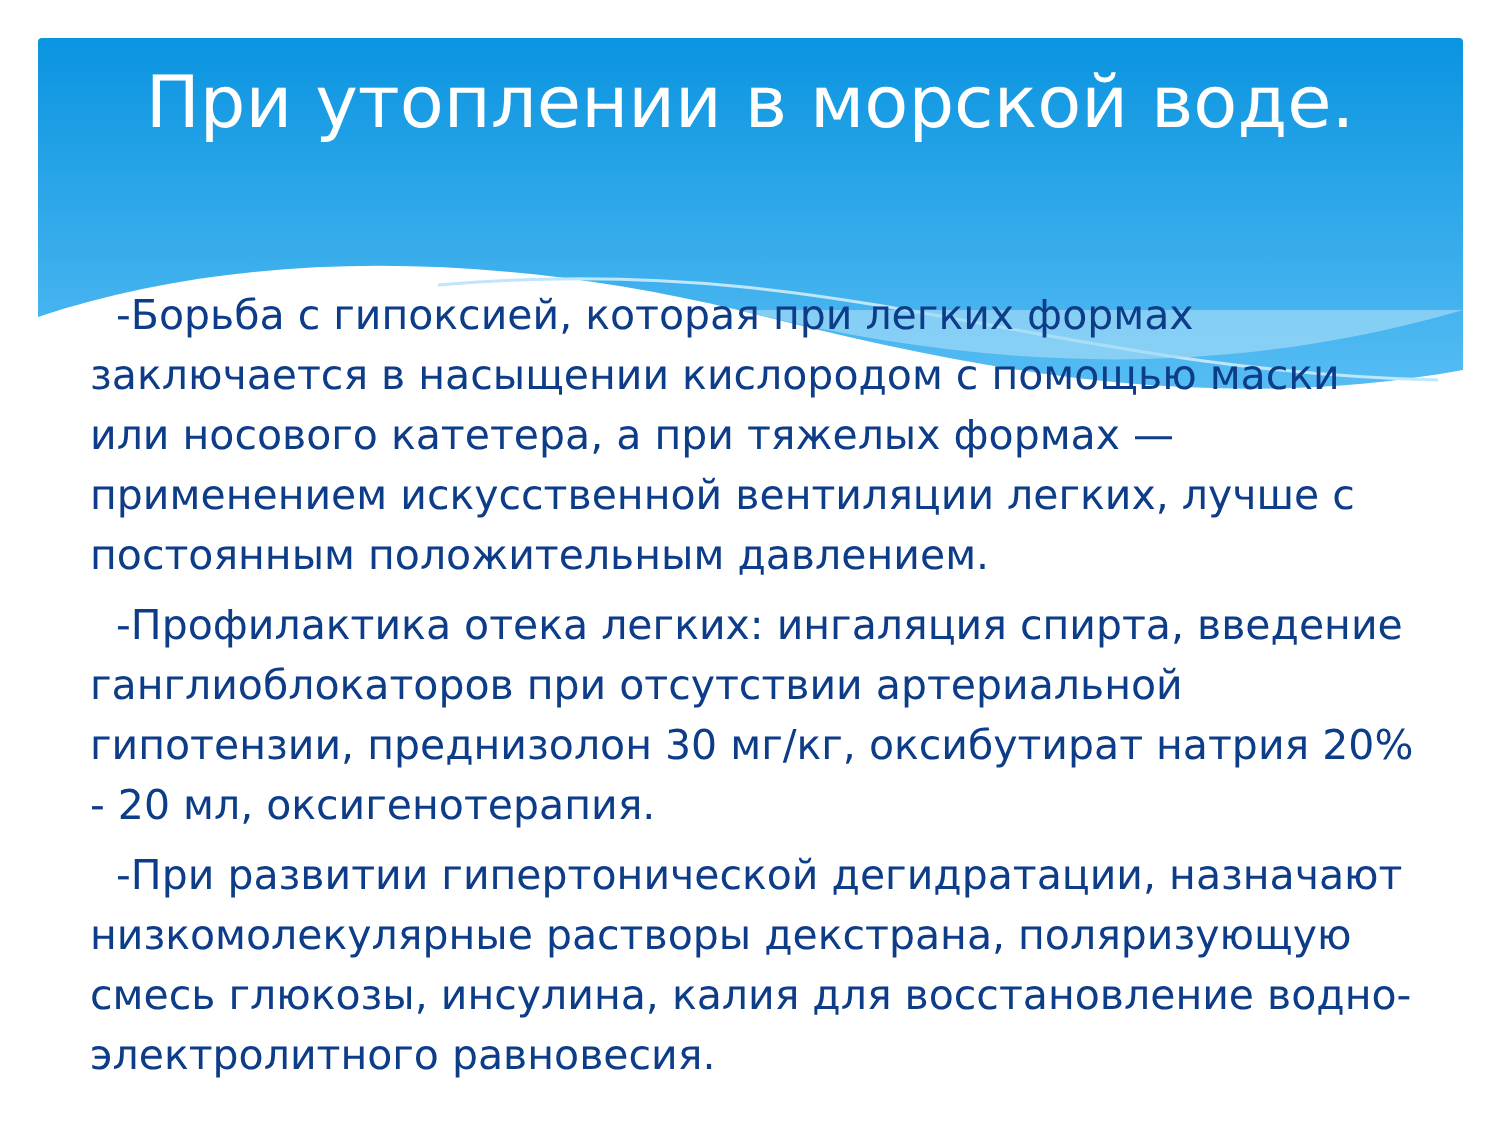При утоплении в морской воде.
-Борьба с гипоксией, которая при легких формах заключается в насыщении кислородом с помощью маски или носового катетера, а при тяжелых формах — применением искусственной вентиляции легких, лучше с постоянным положительным давлением.
-Профилактика отека легких: ингаляция спирта, введение ганглиоблокаторов при отсутствии артериальной гипотензии, преднизолон 30 мг/кг, оксибутират натрия 20% - 20 мл, оксигенотерапия.
-При развитии гипертонической дегидратации, назначают низкомолекулярные растворы декстрана, поляризующую смесь глюкозы, инсулина, калия для восстановление водно-электролитного равновесия.